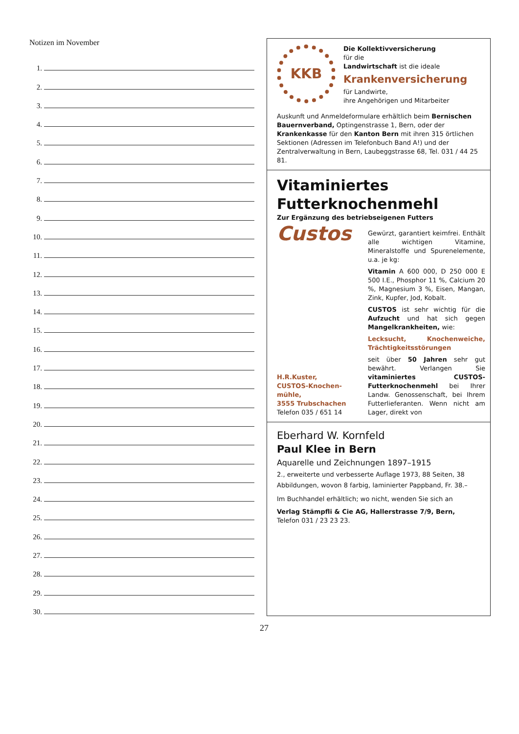Notizen im November
1.
2.
3.
4.
5.
6.
7.
8.
9.
10.
11.
12.
13.
14.
15.
16.
17.
18.
19.
20.
21.
22.
23.
24.
25.
26.
27.
28.
29.
30.
KKB
Die Kollektivversicherung
für die
Landwirtschaft ist die ideale
Krankenversicherung
für Landwirte,
ihre Angehörigen und Mitarbeiter
Auskunft und Anmeldeformulare erhältlich beim Bernischen Bauernverband, Optingenstrasse 1, Bern, oder der Krankenkasse für den Kanton Bern mit ihren 315 örtlichen Sektionen (Adressen im Telefonbuch Band A!) und der Zentralverwaltung in Bern, Laubeggstrasse 68, Tel. 031 / 44 25 81.
Vitaminiertes
Futterknochenmehl
Zur Ergänzung des betriebseigenen Futters
Custos
H.R.Kuster,
CUSTOS-Knochen-
mühle,
3555 Trubschachen
Telefon 035 / 651 14
Gewürzt, garantiert keimfrei. Enthält alle wichtigen Vitamine, Mineralstoffe und Spurenelemente, u.a. je kg:
Vitamin A 600 000, D 250 000 E 500 I.E., Phosphor 11 %, Calcium 20 %, Magnesium 3 %, Eisen, Mangan, Zink, Kupfer, Jod, Kobalt.
CUSTOS ist sehr wichtig für die Aufzucht und hat sich gegen Mangelkrankheiten, wie:
Lecksucht, Knochenweiche, Trächtigkeitsstörungen
seit über 50 Jahren sehr gut bewährt. Verlangen Sie vitaminiertes CUSTOS-Futterknochenmehl bei Ihrer Landw. Genossenschaft, bei Ihrem Futterlieferanten. Wenn nicht am Lager, direkt von
Eberhard W. Kornfeld
Paul Klee in Bern
Aquarelle und Zeichnungen 1897–1915
2., erweiterte und verbesserte Auflage 1973, 88 Seiten, 38 Abbildungen, wovon 8 farbig, laminierter Pappband, Fr. 38.–
Im Buchhandel erhältlich; wo nicht, wenden Sie sich an
Verlag Stämpfli & Cie AG, Hallerstrasse 7/9, Bern,
Telefon 031 / 23 23 23.
27